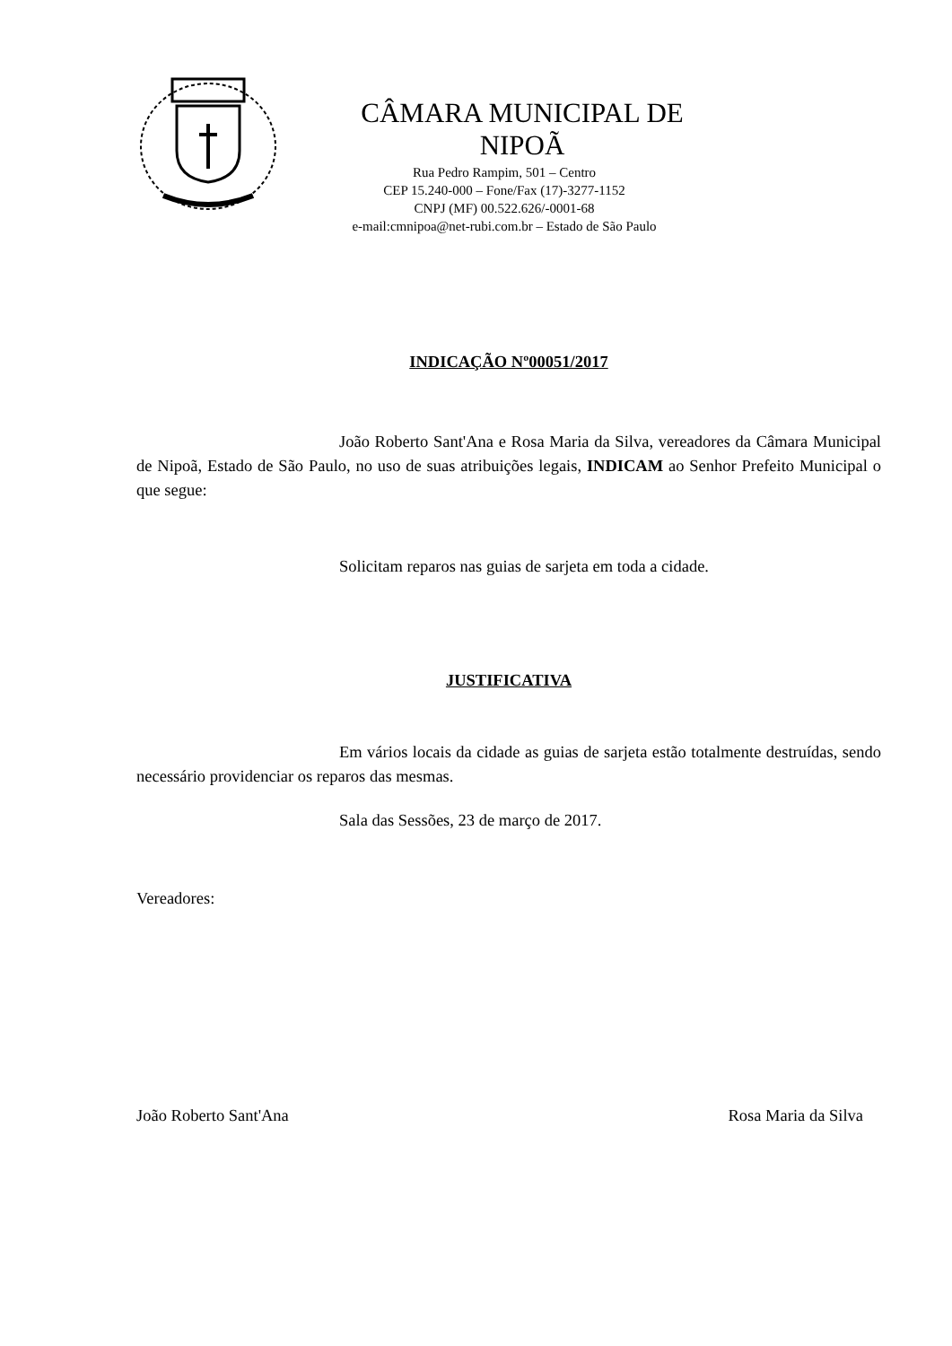CÂMARA MUNICIPAL DE NIPOÃ
Rua Pedro Rampim, 501 – Centro
CEP 15.240-000 – Fone/Fax (17)-3277-1152
CNPJ (MF) 00.522.626/-0001-68
e-mail:cmnipoa@net-rubi.com.br – Estado de São Paulo
INDICAÇÃO Nº00051/2017
João Roberto Sant'Ana e Rosa Maria da Silva, vereadores da Câmara Municipal de Nipoã, Estado de São Paulo, no uso de suas atribuições legais, INDICAM ao Senhor Prefeito Municipal o que segue:
Solicitam reparos nas guias de sarjeta em toda a cidade.
JUSTIFICATIVA
Em vários locais da cidade as guias de sarjeta estão totalmente destruídas, sendo necessário providenciar os reparos das mesmas.
Sala das Sessões, 23 de março de 2017.
Vereadores:
João Roberto Sant'Ana Rosa Maria da Silva